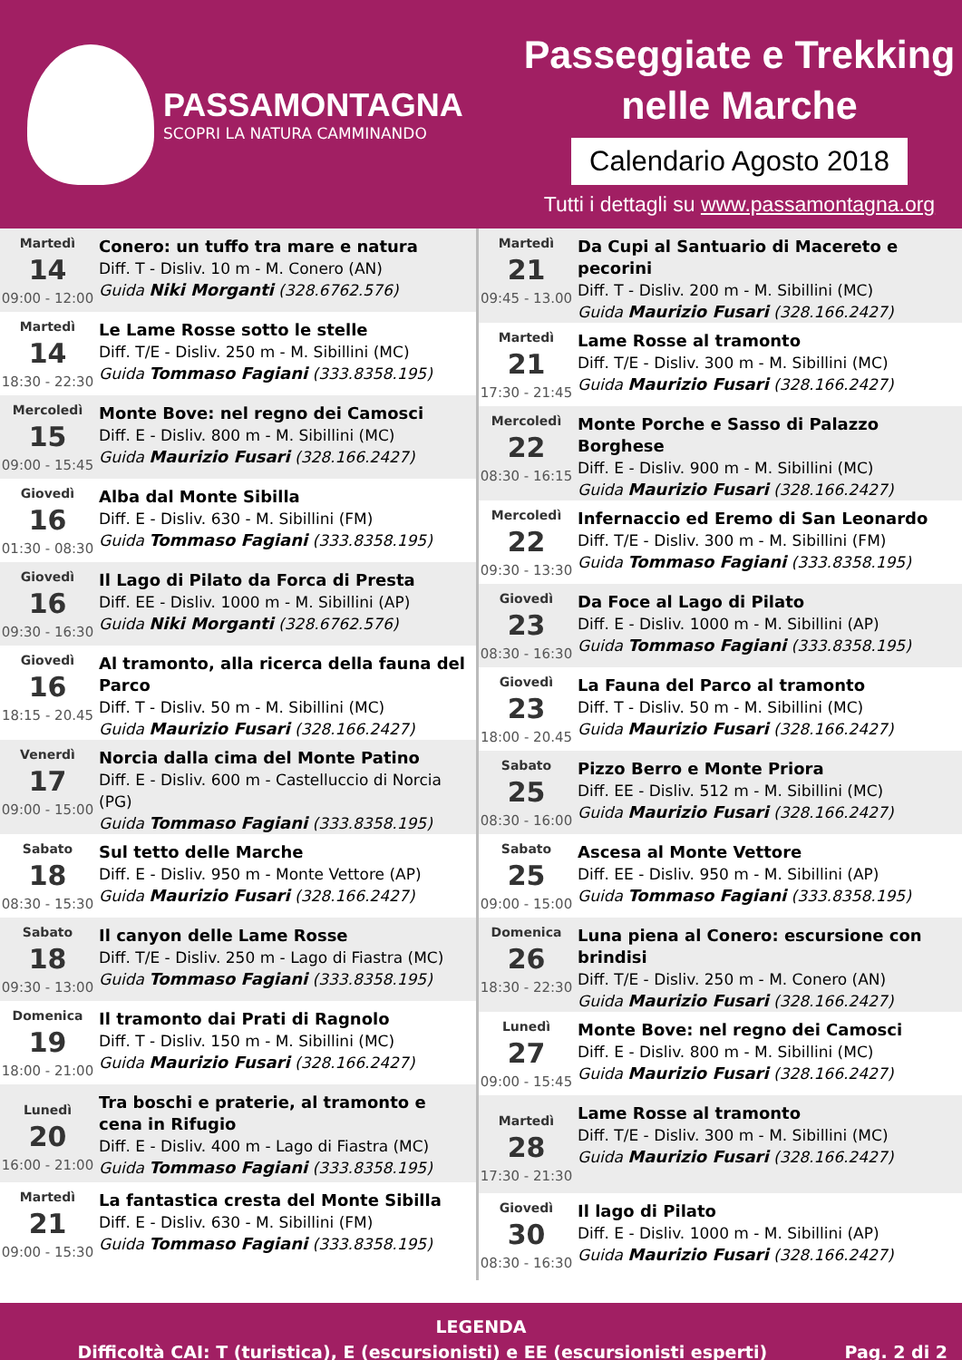PASSAMONTAGNA
SCOPRI LA NATURA CAMMINANDO
Passeggiate e Trekking
nelle Marche
Calendario Agosto 2018
Tutti i dettagli su www.passamontagna.org
| Martedì 14 09:00 - 12:00 | Conero: un tuffo tra mare e natura Diff. T - Disliv. 10 m - M. Conero (AN) Guida Niki Morganti (328.6762.576) |
| Martedì 14 18:30 - 22:30 | Le Lame Rosse sotto le stelle Diff. T/E - Disliv. 250 m - M. Sibillini (MC) Guida Tommaso Fagiani (333.8358.195) |
| Mercoledì 15 09:00 - 15:45 | Monte Bove: nel regno dei Camosci Diff. E - Disliv. 800 m - M. Sibillini (MC) Guida Maurizio Fusari (328.166.2427) |
| Giovedì 16 01:30 - 08:30 | Alba dal Monte Sibilla Diff. E - Disliv. 630 - M. Sibillini (FM) Guida Tommaso Fagiani (333.8358.195) |
| Giovedì 16 09:30 - 16:30 | Il Lago di Pilato da Forca di Presta Diff. EE - Disliv. 1000 m - M. Sibillini (AP) Guida Niki Morganti (328.6762.576) |
| Giovedì 16 18:15 - 20.45 | Al tramonto, alla ricerca della fauna del Parco Diff. T - Disliv. 50 m - M. Sibillini (MC) Guida Maurizio Fusari (328.166.2427) |
| Venerdì 17 09:00 - 15:00 | Norcia dalla cima del Monte Patino Diff. E - Disliv. 600 m - Castelluccio di Norcia (PG) Guida Tommaso Fagiani (333.8358.195) |
| Sabato 18 08:30 - 15:30 | Sul tetto delle Marche Diff. E - Disliv. 950 m - Monte Vettore (AP) Guida Maurizio Fusari (328.166.2427) |
| Sabato 18 09:30 - 13:00 | Il canyon delle Lame Rosse Diff. T/E - Disliv. 250 m - Lago di Fiastra (MC) Guida Tommaso Fagiani (333.8358.195) |
| Domenica 19 18:00 - 21:00 | Il tramonto dai Prati di Ragnolo Diff. T - Disliv. 150 m - M. Sibillini (MC) Guida Maurizio Fusari (328.166.2427) |
| Lunedì 20 16:00 - 21:00 | Tra boschi e praterie, al tramonto e cena in Rifugio Diff. E - Disliv. 400 m - Lago di Fiastra (MC) Guida Tommaso Fagiani (333.8358.195) |
| Martedì 21 09:00 - 15:30 | La fantastica cresta del Monte Sibilla Diff. E - Disliv. 630 - M. Sibillini (FM) Guida Tommaso Fagiani (333.8358.195) |
| Martedì 21 09:45 - 13.00 | Da Cupi al Santuario di Macereto e pecorini Diff. T - Disliv. 200 m - M. Sibillini (MC) Guida Maurizio Fusari (328.166.2427) |
| Martedì 21 17:30 - 21:45 | Lame Rosse al tramonto Diff. T/E - Disliv. 300 m - M. Sibillini (MC) Guida Maurizio Fusari (328.166.2427) |
| Mercoledì 22 08:30 - 16:15 | Monte Porche e Sasso di Palazzo Borghese Diff. E - Disliv. 900 m - M. Sibillini (MC) Guida Maurizio Fusari (328.166.2427) |
| Mercoledì 22 09:30 - 13:30 | Infernaccio ed Eremo di San Leonardo Diff. T/E - Disliv. 300 m - M. Sibillini (FM) Guida Tommaso Fagiani (333.8358.195) |
| Giovedì 23 08:30 - 16:30 | Da Foce al Lago di Pilato Diff. E - Disliv. 1000 m - M. Sibillini (AP) Guida Tommaso Fagiani (333.8358.195) |
| Giovedì 23 18:00 - 20.45 | La Fauna del Parco al tramonto Diff. T - Disliv. 50 m - M. Sibillini (MC) Guida Maurizio Fusari (328.166.2427) |
| Sabato 25 08:30 - 16:00 | Pizzo Berro e Monte Priora Diff. EE - Disliv. 512 m - M. Sibillini (MC) Guida Maurizio Fusari (328.166.2427) |
| Sabato 25 09:00 - 15:00 | Ascesa al Monte Vettore Diff. EE - Disliv. 950 m - M. Sibillini (AP) Guida Tommaso Fagiani (333.8358.195) |
| Domenica 26 18:30 - 22:30 | Luna piena al Conero: escursione con brindisi Diff. T/E - Disliv. 250 m - M. Conero (AN) Guida Maurizio Fusari (328.166.2427) |
| Lunedì 27 09:00 - 15:45 | Monte Bove: nel regno dei Camosci Diff. E - Disliv. 800 m - M. Sibillini (MC) Guida Maurizio Fusari (328.166.2427) |
| Martedì 28 17:30 - 21:30 | Lame Rosse al tramonto Diff. T/E - Disliv. 300 m - M. Sibillini (MC) Guida Maurizio Fusari (328.166.2427) |
| Giovedì 30 08:30 - 16:30 | Il lago di Pilato Diff. E - Disliv. 1000 m - M. Sibillini (AP) Guida Maurizio Fusari (328.166.2427) |
LEGENDA
Difficoltà CAI: T (turistica), E (escursionisti) e EE (escursionisti esperti) Pag. 2 di 2